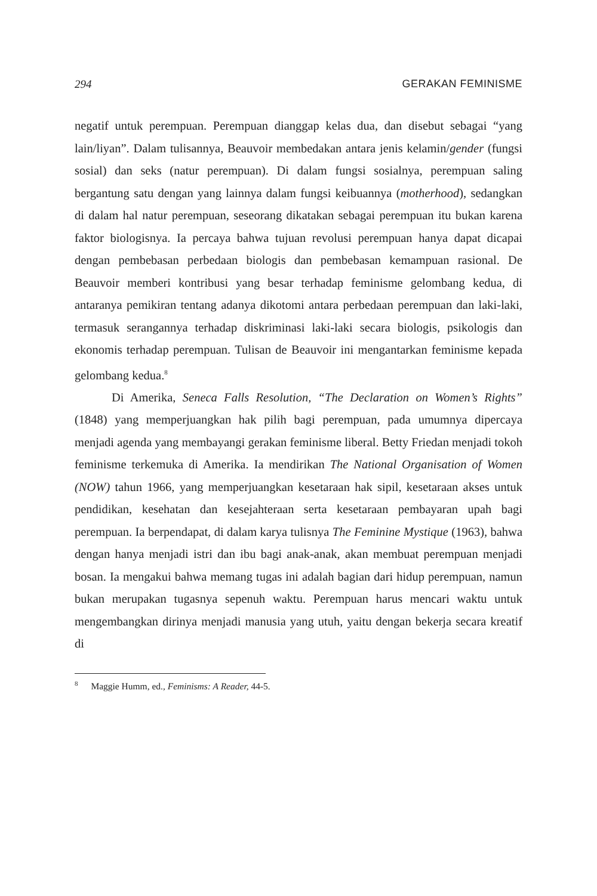294 GERAKAN FEMINISME
negatif untuk perempuan. Perempuan dianggap kelas dua, dan disebut sebagai “yang lain/liyan”. Dalam tulisannya, Beauvoir membedakan antara jenis kelamin/gender (fungsi sosial) dan seks (natur perempuan). Di dalam fungsi sosialnya, perempuan saling bergantung satu dengan yang lainnya dalam fungsi keibuannya (motherhood), sedangkan di dalam hal natur perempuan, seseorang dikatakan sebagai perempuan itu bukan karena faktor biologisnya. Ia percaya bahwa tujuan revolusi perempuan hanya dapat dicapai dengan pembebasan perbedaan biologis dan pembebasan kemampuan rasional. De Beauvoir memberi kontribusi yang besar terhadap feminisme gelombang kedua, di antaranya pemikiran tentang adanya dikotomi antara perbedaan perempuan dan laki-laki, termasuk serangannya terhadap diskriminasi laki-laki secara biologis, psikologis dan ekonomis terhadap perempuan. Tulisan de Beauvoir ini mengantarkan feminisme kepada gelombang kedua.<sup>8</sup>
Di Amerika, Seneca Falls Resolution, “The Declaration on Women’s Rights” (1848) yang memperjuangkan hak pilih bagi perempuan, pada umumnya dipercaya menjadi agenda yang membayangi gerakan feminisme liberal. Betty Friedan menjadi tokoh feminisme terkemuka di Amerika. Ia mendirikan The National Organisation of Women (NOW) tahun 1966, yang memperjuangkan kesetaraan hak sipil, kesetaraan akses untuk pendidikan, kesehatan dan kesejahteraan serta kesetaraan pembayaran upah bagi perempuan. Ia berpendapat, di dalam karya tulisnya The Feminine Mystique (1963), bahwa dengan hanya menjadi istri dan ibu bagi anak-anak, akan membuat perempuan menjadi bosan. Ia mengakui bahwa memang tugas ini adalah bagian dari hidup perempuan, namun bukan merupakan tugasnya sepenuh waktu. Perempuan harus mencari waktu untuk mengembangkan dirinya menjadi manusia yang utuh, yaitu dengan bekerja secara kreatif di
<sup>8</sup> Maggie Humm, ed., Feminisms: A Reader, 44-5.